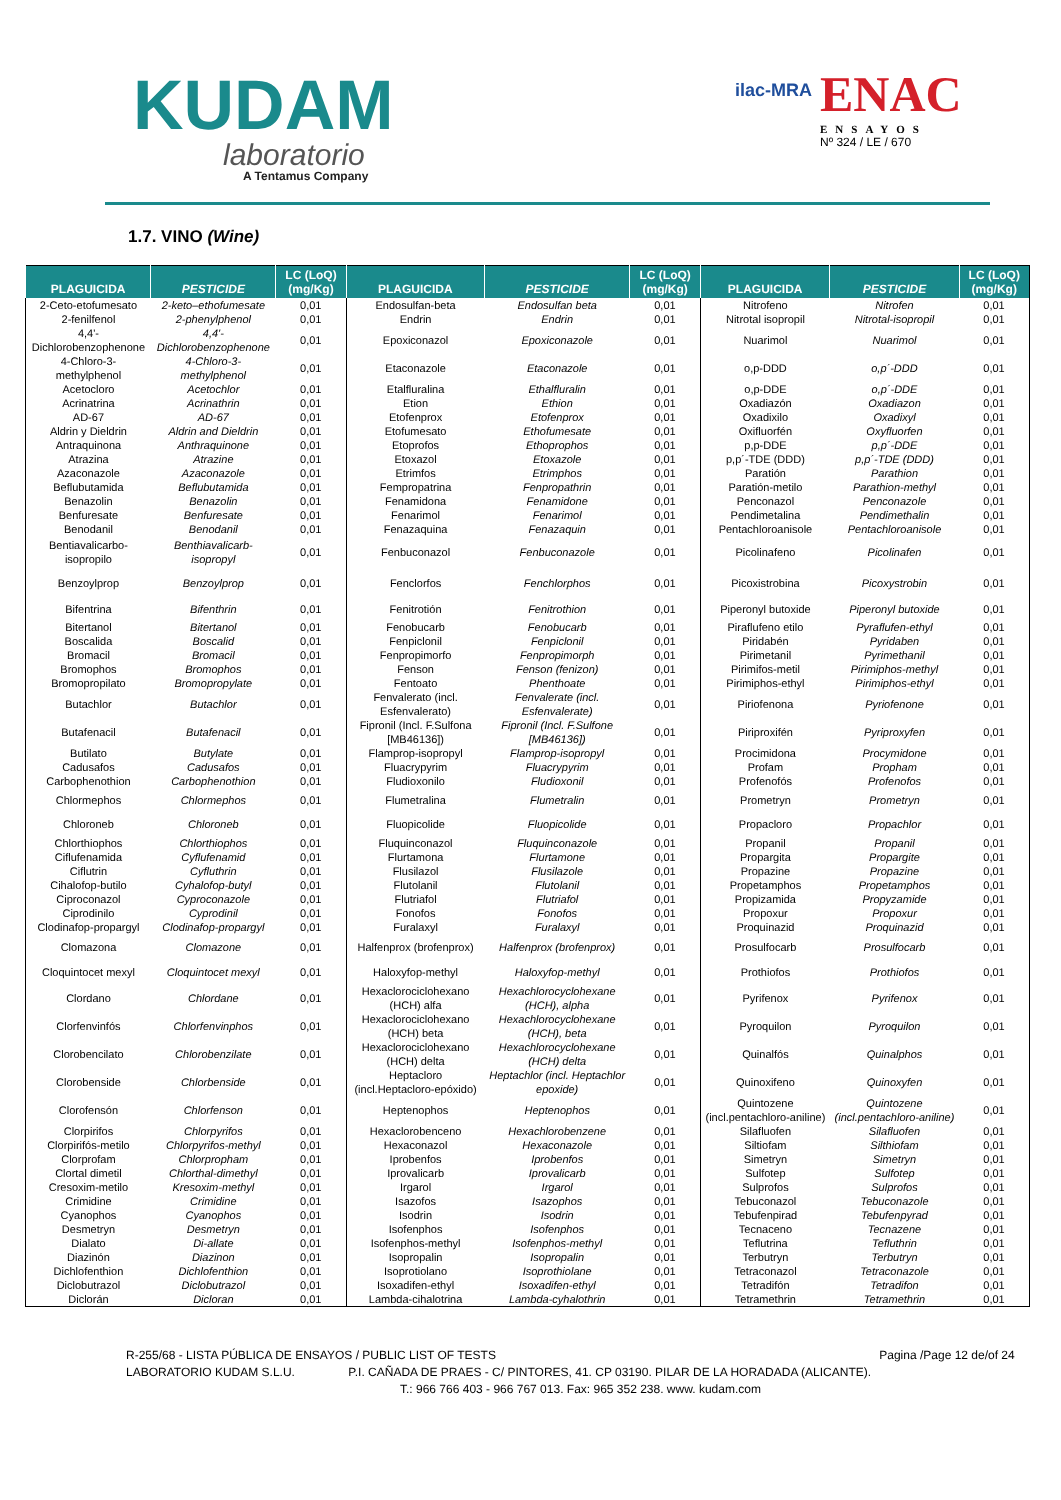KUDAM
laboratorio
A Tentamus Company
ilac-MRA ENAC
ENSAYOS
Nº 324 / LE / 670
1.7. VINO (Wine)
| PLAGUICIDA | PESTICIDE | LC (LoQ) (mg/Kg) | PLAGUICIDA | PESTICIDE | LC (LoQ) (mg/Kg) | PLAGUICIDA | PESTICIDE | LC (LoQ) (mg/Kg) |
| --- | --- | --- | --- | --- | --- | --- | --- | --- |
| 2-Ceto-etofumesato | 2-keto–ethofumesate | 0,01 | Endosulfan-beta | Endosulfan beta | 0,01 | Nitrofeno | Nitrofen | 0,01 |
| 2-fenilfenol | 2-phenylphenol | 0,01 | Endrin | Endrin | 0,01 | Nitrotal isopropil | Nitrotal-isopropil | 0,01 |
| 4,4'-Dichlorobenzophenone | 4,4'-Dichlorobenzophenone | 0,01 | Epoxiconazol | Epoxiconazole | 0,01 | Nuarimol | Nuarimol | 0,01 |
| 4-Chloro-3-methylphenol | 4-Chloro-3-methylphenol | 0,01 | Etaconazole | Etaconazole | 0,01 | o,p-DDD | o,p´-DDD | 0,01 |
| Acetocloro | Acetochlor | 0,01 | Etalfluralina | Ethalfluralin | 0,01 | o,p-DDE | o,p´-DDE | 0,01 |
| Acrinatrina | Acrinathrin | 0,01 | Etion | Ethion | 0,01 | Oxadiazón | Oxadiazon | 0,01 |
| AD-67 | AD-67 | 0,01 | Etofenprox | Etofenprox | 0,01 | Oxadixilo | Oxadixyl | 0,01 |
| Aldrin y Dieldrin | Aldrin and Dieldrin | 0,01 | Etofumesato | Ethofumesate | 0,01 | Oxifluorfén | Oxyfluorfen | 0,01 |
| Antraquinona | Anthraquinone | 0,01 | Etoprofos | Ethoprophos | 0,01 | p,p-DDE | p,p´-DDE | 0,01 |
| Atrazina | Atrazine | 0,01 | Etoxazol | Etoxazole | 0,01 | p,p´-TDE (DDD) | p,p´-TDE (DDD) | 0,01 |
| Azaconazole | Azaconazole | 0,01 | Etrimfos | Etrimphos | 0,01 | Paratión | Parathion | 0,01 |
| Beflubutamida | Beflubutamida | 0,01 | Fempropatrina | Fenpropathrin | 0,01 | Paratión-metilo | Parathion-methyl | 0,01 |
| Benazolin | Benazolin | 0,01 | Fenamidona | Fenamidone | 0,01 | Penconazol | Penconazole | 0,01 |
| Benfuresate | Benfuresate | 0,01 | Fenarimol | Fenarimol | 0,01 | Pendimetalina | Pendimethalin | 0,01 |
| Benodanil | Benodanil | 0,01 | Fenazaquina | Fenazaquin | 0,01 | Pentachloroanisole | Pentachloroanisole | 0,01 |
| Bentiavalicarbo-isopropilo | Benthiavalicarb- isopropyl | 0,01 | Fenbuconazol | Fenbuconazole | 0,01 | Picolinafeno | Picolinafen | 0,01 |
| Benzoylprop | Benzoylprop | 0,01 | Fenclorfos | Fenchlorphos | 0,01 | Picoxistrobina | Picoxystrobin | 0,01 |
| Bifentrina | Bifenthrin | 0,01 | Fenitrotión | Fenitrothion | 0,01 | Piperonyl butoxide | Piperonyl butoxide | 0,01 |
| Bitertanol | Bitertanol | 0,01 | Fenobucarb | Fenobucarb | 0,01 | Piraflufeno etilo | Pyraflufen-ethyl | 0,01 |
| Boscalida | Boscalid | 0,01 | Fenpiclonil | Fenpiclonil | 0,01 | Piridabén | Pyridaben | 0,01 |
| Bromacil | Bromacil | 0,01 | Fenpropimorfo | Fenpropimorph | 0,01 | Pirimetanil | Pyrimethanil | 0,01 |
| Bromophos | Bromophos | 0,01 | Fenson | Fenson (fenizon) | 0,01 | Pirimifos-metil | Pirimiphos-methyl | 0,01 |
| Bromopropilato | Bromopropylate | 0,01 | Fentoato | Phenthoate | 0,01 | Pirimiphos-ethyl | Pirimiphos-ethyl | 0,01 |
| Butachlor | Butachlor | 0,01 | Fenvalerato (incl. Esfenvalerato) | Fenvalerate (incl. Esfenvalerate) | 0,01 | Piriofenona | Pyriofenone | 0,01 |
| Butafenacil | Butafenacil | 0,01 | Fipronil (Incl. F.Sulfona [MB46136]) | Fipronil (Incl. F.Sulfone [MB46136]) | 0,01 | Piriproxifén | Pyriproxyfen | 0,01 |
| Butilato | Butylate | 0,01 | Flamprop-isopropyl | Flamprop-isopropyl | 0,01 | Procimidona | Procymidone | 0,01 |
| Cadusafos | Cadusafos | 0,01 | Fluacrypyrim | Fluacrypyrim | 0,01 | Profam | Propham | 0,01 |
| Carbophenothion | Carbophenothion | 0,01 | Fludioxonilo | Fludioxonil | 0,01 | Profenofós | Profenofos | 0,01 |
| Chlormephos | Chlormephos | 0,01 | Flumetralina | Flumetralin | 0,01 | Prometryn | Prometryn | 0,01 |
| Chloroneb | Chloroneb | 0,01 | Fluopicolide | Fluopicolide | 0,01 | Propacloro | Propachlor | 0,01 |
| Chlorthiophos | Chlorthiophos | 0,01 | Fluquinconazol | Fluquinconazole | 0,01 | Propanil | Propanil | 0,01 |
| Ciflufenamida | Cyflufenamid | 0,01 | Flurtamona | Flurtamone | 0,01 | Propargita | Propargite | 0,01 |
| Ciflutrin | Cyfluthrin | 0,01 | Flusilazol | Flusilazole | 0,01 | Propazine | Propazine | 0,01 |
| Cihalofop-butilo | Cyhalofop-butyl | 0,01 | Flutolanil | Flutolanil | 0,01 | Propetamphos | Propetamphos | 0,01 |
| Ciproconazol | Cyproconazole | 0,01 | Flutriafol | Flutriafol | 0,01 | Propizamida | Propyzamide | 0,01 |
| Ciprodinilo | Cyprodinil | 0,01 | Fonofos | Fonofos | 0,01 | Propoxur | Propoxur | 0,01 |
| Clodinafop-propargyl | Clodinafop-propargyl | 0,01 | Furalaxyl | Furalaxyl | 0,01 | Proquinazid | Proquinazid | 0,01 |
| Clomazona | Clomazone | 0,01 | Halfenprox (brofenprox) | Halfenprox (brofenprox) | 0,01 | Prosulfocarb | Prosulfocarb | 0,01 |
| Cloquintocet mexyl | Cloquintocet mexyl | 0,01 | Haloxyfop-methyl | Haloxyfop-methyl | 0,01 | Prothiofos | Prothiofos | 0,01 |
| Clordano | Chlordane | 0,01 | Hexaclorociclohexano (HCH) alfa | Hexachlorocyclohexane (HCH), alpha | 0,01 | Pyrifenox | Pyrifenox | 0,01 |
| Clorfenvinfós | Chlorfenvinphos | 0,01 | Hexaclorociclohexano (HCH) beta | Hexachlorocyclohexane (HCH), beta | 0,01 | Pyroquilon | Pyroquilon | 0,01 |
| Clorobencilato | Chlorobenzilate | 0,01 | Hexaclorociclohexano (HCH) delta | Hexachlorocyclohexane (HCH) delta | 0,01 | Quinalfós | Quinalphos | 0,01 |
| Clorobenside | Chlorbenside | 0,01 | Heptacloro (incl.Heptacloro-epóxido) | Heptachlor (incl. Heptachlor epoxide) | 0,01 | Quinoxifeno | Quinoxyfen | 0,01 |
| Clorofensón | Chlorfenson | 0,01 | Heptenophos | Heptenophos | 0,01 | Quintozene (incl.pentachloro-aniline) | Quintozene (incl.pentachloro-aniline) | 0,01 |
| Clorpirifos | Chlorpyrifos | 0,01 | Hexaclorobenceno | Hexachlorobenzene | 0,01 | Silafluofen | Silafluofen | 0,01 |
| Clorpirifós-metilo | Chlorpyrifos-methyl | 0,01 | Hexaconazol | Hexaconazole | 0,01 | Siltiofam | Silthiofam | 0,01 |
| Clorprofam | Chlorpropham | 0,01 | Iprobenfos | Iprobenfos | 0,01 | Simetryn | Simetryn | 0,01 |
| Clortal dimetil | Chlorthal-dimethyl | 0,01 | Iprovalicarb | Iprovalicarb | 0,01 | Sulfotep | Sulfotep | 0,01 |
| Cresoxim-metilo | Kresoxim-methyl | 0,01 | Irgarol | Irgarol | 0,01 | Sulprofos | Sulprofos | 0,01 |
| Crimidine | Crimidine | 0,01 | Isazofos | Isazophos | 0,01 | Tebuconazol | Tebuconazole | 0,01 |
| Cyanophos | Cyanophos | 0,01 | Isodrin | Isodrin | 0,01 | Tebufenpirad | Tebufenpyrad | 0,01 |
| Desmetryn | Desmetryn | 0,01 | Isofenphos | Isofenphos | 0,01 | Tecnaceno | Tecnazene | 0,01 |
| Dialato | Di-allate | 0,01 | Isofenphos-methyl | Isofenphos-methyl | 0,01 | Teflutrina | Tefluthrin | 0,01 |
| Diazinón | Diazinon | 0,01 | Isopropalin | Isopropalin | 0,01 | Terbutryn | Terbutryn | 0,01 |
| Dichlofenthion | Dichlofenthion | 0,01 | Isoprotiolano | Isoprothiolane | 0,01 | Tetraconazol | Tetraconazole | 0,01 |
| Diclobutrazol | Diclobutrazol | 0,01 | Isoxadifen-ethyl | Isoxadifen-ethyl | 0,01 | Tetradifón | Tetradifon | 0,01 |
| Diclorán | Dicloran | 0,01 | Lambda-cihalotrina | Lambda-cyhalothrin | 0,01 | Tetramethrin | Tetramethrin | 0,01 |
R-255/68 - LISTA PÚBLICA DE ENSAYOS / PUBLIC LIST OF TESTS Pagina /Page 12 de/of 24
LABORATORIO KUDAM S.L.U. P.I. CAÑADA DE PRAES - C/ PINTORES, 41. CP 03190. PILAR DE LA HORADADA (ALICANTE).
T.: 966 766 403 - 966 767 013. Fax: 965 352 238. www. kudam.com